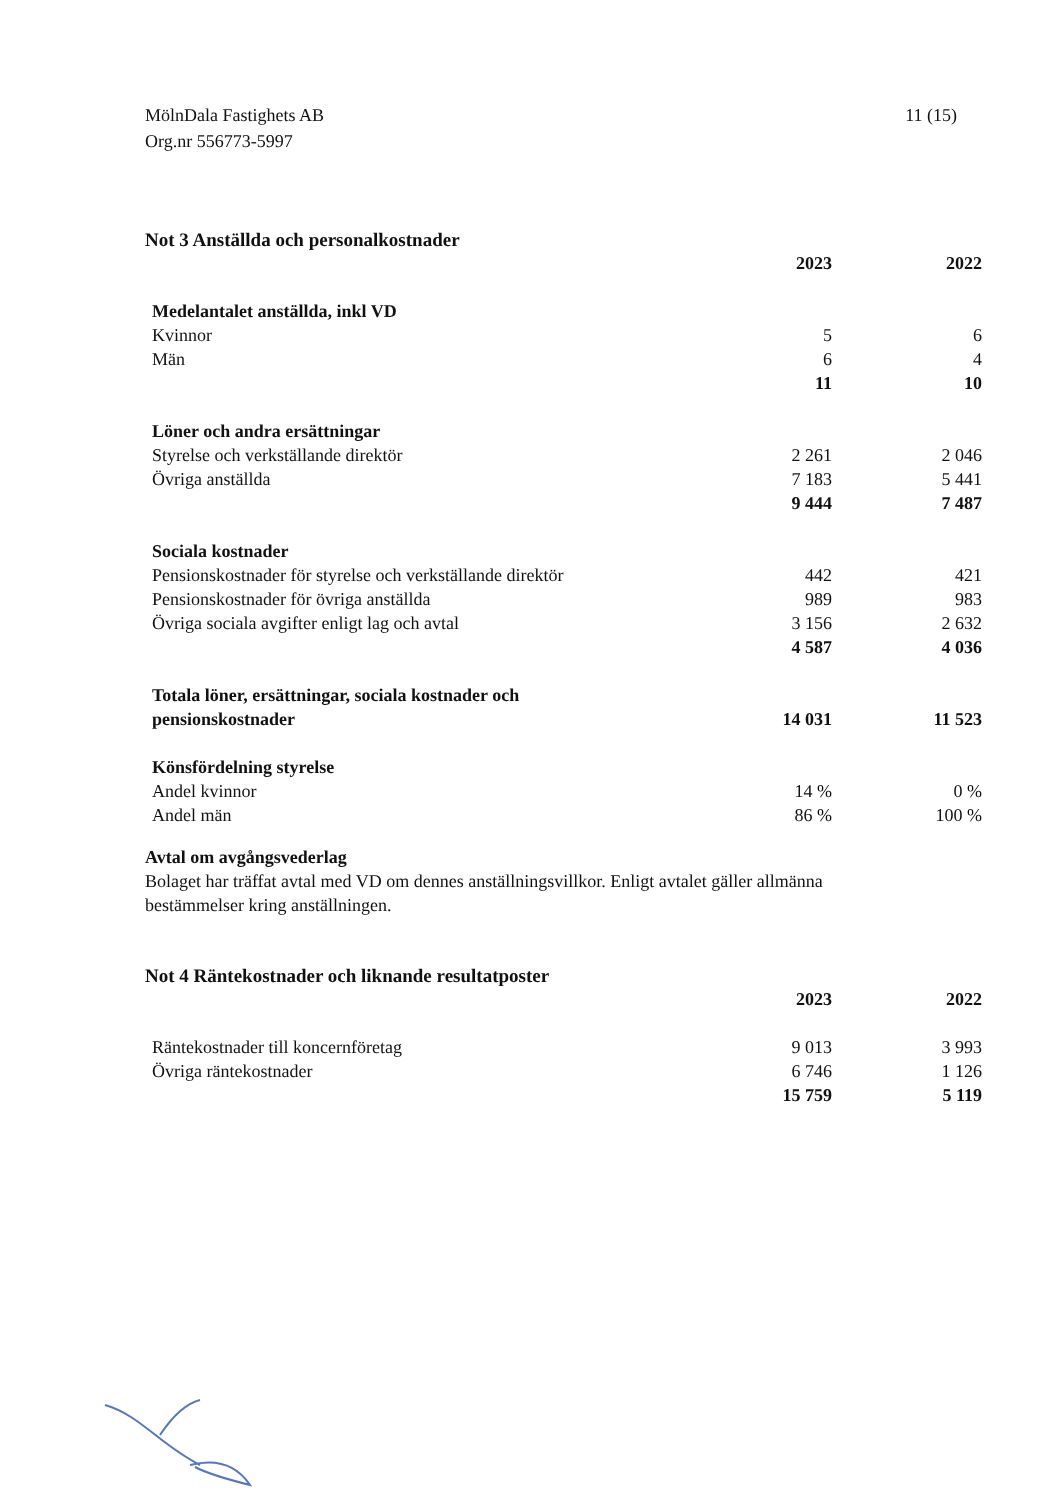MölnDala Fastighets AB
Org.nr 556773-5997
11 (15)
Not 3 Anställda och personalkostnader
| | 2023 | | 2022 |
| Medelantalet anställda, inkl VD | | | |
| Kvinnor | 5 | | 6 |
| Män | 6 | | 4 |
| | 11 | | 10 |
| Löner och andra ersättningar | | | |
| Styrelse och verkställande direktör | 2 261 | | 2 046 |
| Övriga anställda | 7 183 | | 5 441 |
| | 9 444 | | 7 487 |
| Sociala kostnader | | | |
| Pensionskostnader för styrelse och verkställande direktör | 442 | | 421 |
| Pensionskostnader för övriga anställda | 989 | | 983 |
| Övriga sociala avgifter enligt lag och avtal | 3 156 | | 2 632 |
| | 4 587 | | 4 036 |
| Totala löner, ersättningar, sociala kostnader och pensionskostnader | 14 031 | | 11 523 |
| Könsfördelning styrelse | | | |
| Andel kvinnor | 14 % | | 0 % |
| Andel män | 86 % | | 100 % |
Avtal om avgångsvederlag
Bolaget har träffat avtal med VD om dennes anställningsvillkor. Enligt avtalet gäller allmänna
bestämmelser kring anställningen.
Not 4 Räntekostnader och liknande resultatposter
| | 2023 | | 2022 |
| Räntekostnader till koncernföretag | 9 013 | | 3 993 |
| Övriga räntekostnader | 6 746 | | 1 126 |
| | 15 759 | | 5 119 |